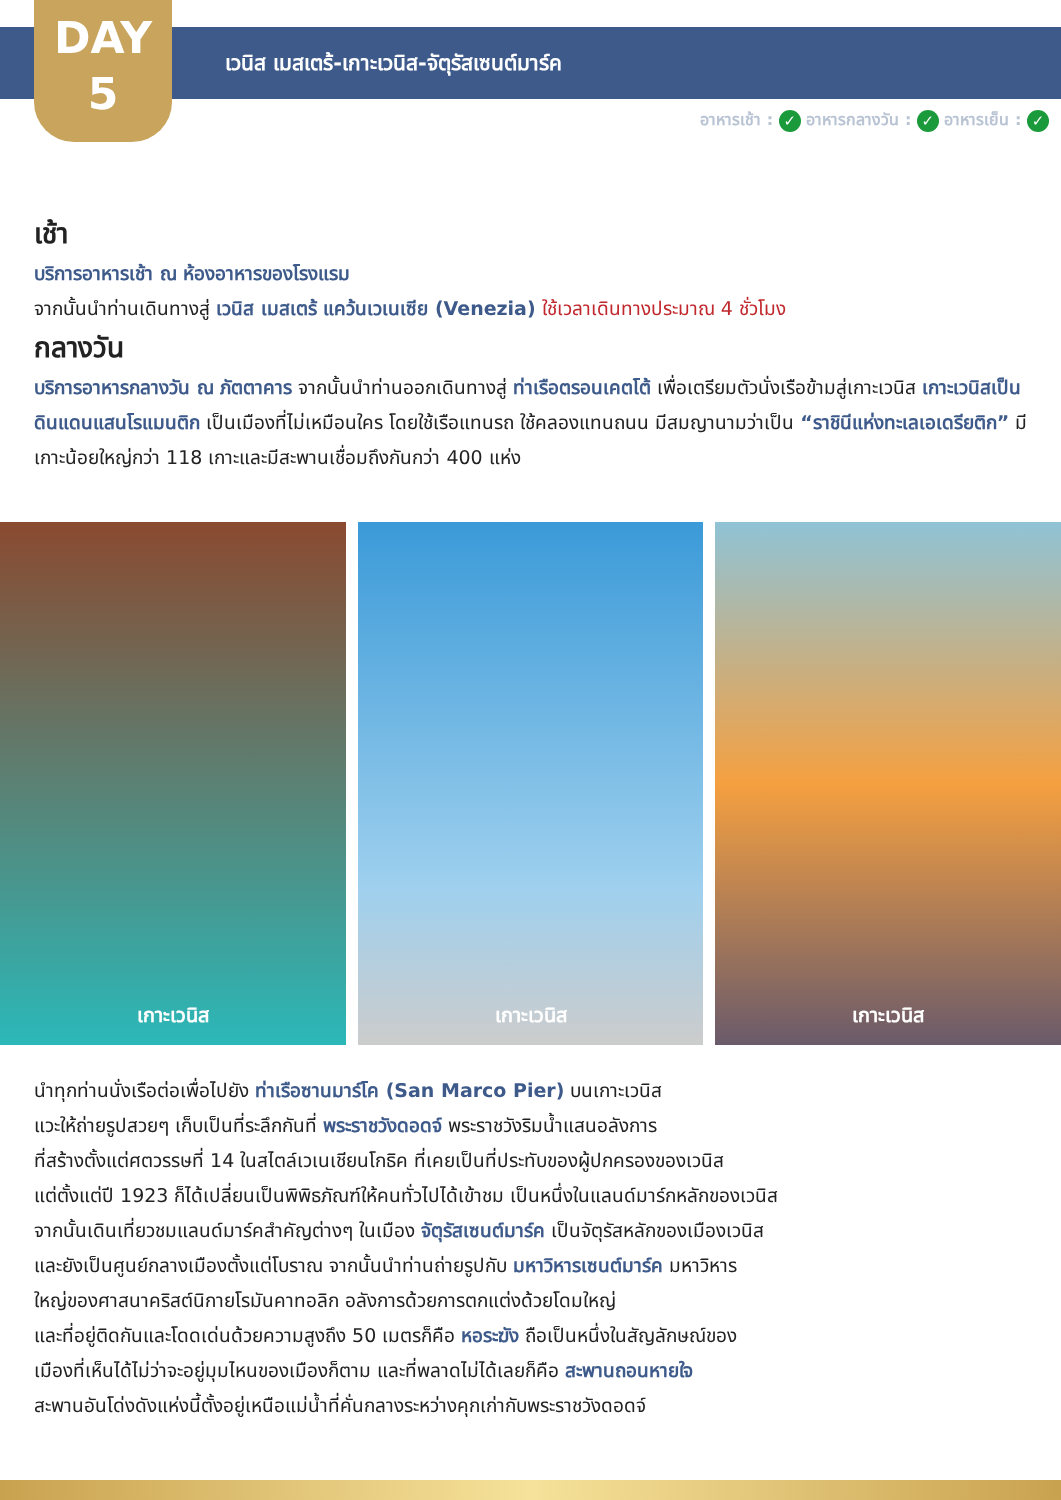DAY
5
เวนิส เมสเตร้-เกาะเวนิส-จัตุรัสเซนต์มาร์ค
อาหารเช้า : ✓ อาหารกลางวัน : ✓ อาหารเย็น : ✓
เช้า
บริการอาหารเช้า ณ ห้องอาหารของโรงแรม
จากนั้นนำท่านเดินทางสู่ เวนิส เมสเตร้ แคว้นเวเนเซีย (Venezia) ใช้เวลาเดินทางประมาณ 4 ชั่วโมง
กลางวัน
บริการอาหารกลางวัน ณ ภัตตาคาร จากนั้นนำท่านออกเดินทางสู่ ท่าเรือตรอนเคตโต้ เพื่อเตรียมตัวนั่งเรือข้ามสู่เกาะเวนิส เกาะเวนิสเป็นดินแดนแสนโรแมนติก เป็นเมืองที่ไม่เหมือนใคร โดยใช้เรือแทนรถ ใช้คลองแทนถนน มีสมญานามว่าเป็น “ราชินีแห่งทะเลเอเดรียติก” มีเกาะน้อยใหญ่กว่า 118 เกาะและมีสะพานเชื่อมถึงกันกว่า 400 แห่ง
เกาะเวนิส
เกาะเวนิส
เกาะเวนิส
นำทุกท่านนั่งเรือต่อเพื่อไปยัง ท่าเรือซานมาร์โค (San Marco Pier) บนเกาะเวนิส
แวะให้ถ่ายรูปสวยๆ เก็บเป็นที่ระลึกกันที่ พระราชวังดอดจ์ พระราชวังริมน้ำแสนอลังการ
ที่สร้างตั้งแต่ศตวรรษที่ 14 ในสไตล์เวเนเชียนโกธิค ที่เคยเป็นที่ประทับของผู้ปกครองของเวนิส
แต่ตั้งแต่ปี 1923 ก็ได้เปลี่ยนเป็นพิพิธภัณฑ์ให้คนทั่วไปได้เข้าชม เป็นหนึ่งในแลนด์มาร์กหลักของเวนิส
จากนั้นเดินเที่ยวชมแลนด์มาร์คสำคัญต่างๆ ในเมือง จัตุรัสเซนต์มาร์ค เป็นจัตุรัสหลักของเมืองเวนิส
และยังเป็นศูนย์กลางเมืองตั้งแต่โบราณ จากนั้นนำท่านถ่ายรูปกับ มหาวิหารเซนต์มาร์ค มหาวิหาร
ใหญ่ของศาสนาคริสต์นิกายโรมันคาทอลิก อลังการด้วยการตกแต่งด้วยโดมใหญ่
และที่อยู่ติดกันและโดดเด่นด้วยความสูงถึง 50 เมตรก็คือ หอระฆัง ถือเป็นหนึ่งในสัญลักษณ์ของ
เมืองที่เห็นได้ไม่ว่าจะอยู่มุมไหนของเมืองก็ตาม และที่พลาดไม่ได้เลยก็คือ สะพานถอนหายใจ
สะพานอันโด่งดังแห่งนี้ตั้งอยู่เหนือแม่น้ำที่คั่นกลางระหว่างคุกเก่ากับพระราชวังดอดจ์